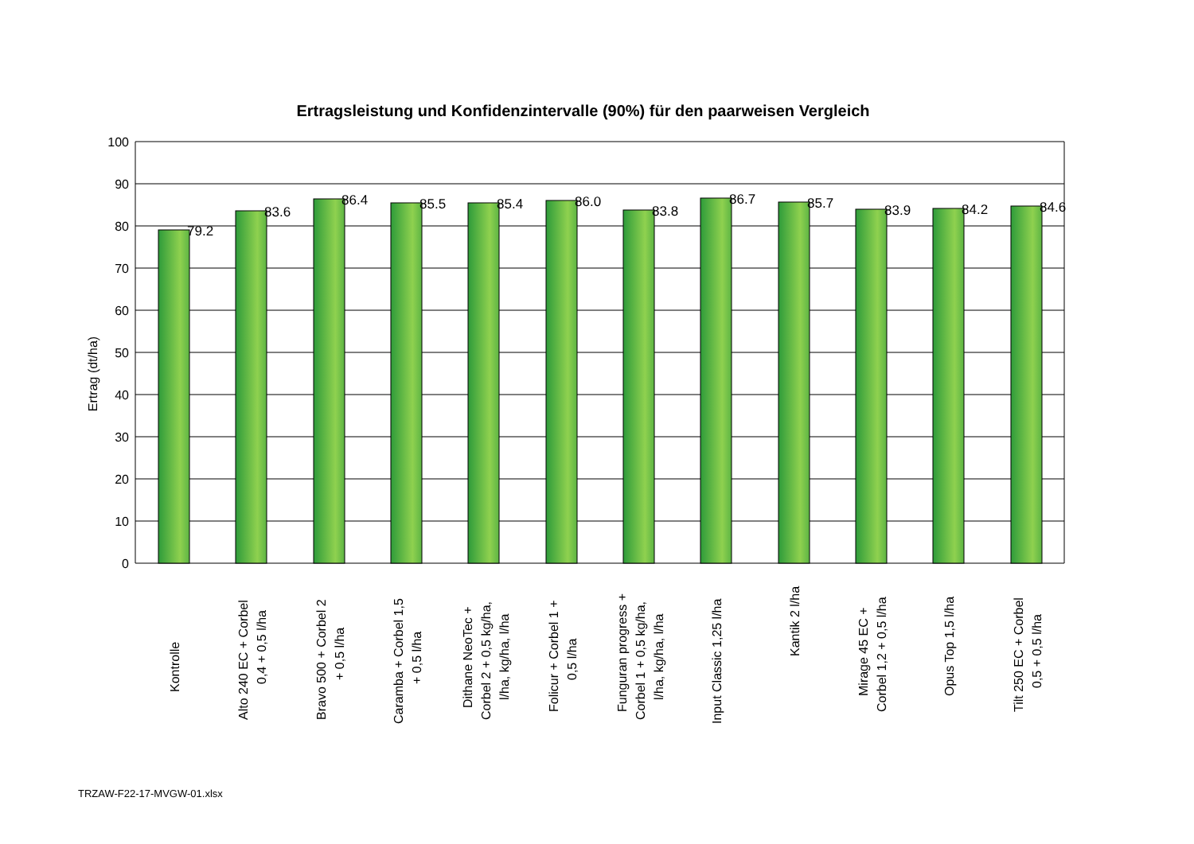Ertragsleistung und Konfidenzintervalle (90%) für den paarweisen Vergleich
100
90
80
70
60
50
40
30
20
10
0
Ertrag (dt/ha)
79.2
83.6
86.4
85.5
85.4
86.0
83.8
86.7
85.7
83.9
84.2
84.6
Kontrolle
Alto 240 EC + Corbel
0,4 + 0,5 l/ha
Bravo 500 + Corbel 2
+ 0,5 l/ha
Caramba + Corbel 1,5
+ 0,5 l/ha
Dithane NeoTec +
Corbel 2 + 0,5 kg/ha,
l/ha, kg/ha, l/ha
Folicur + Corbel 1 +
0,5 l/ha
Funguran progress +
Corbel 1 + 0,5 kg/ha,
l/ha, kg/ha, l/ha
Input Classic 1,25 l/ha
Kantik 2 l/ha
Mirage 45 EC +
Corbel 1,2 + 0,5 l/ha
Opus Top 1,5 l/ha
Tilt 250 EC + Corbel
0,5 + 0,5 l/ha
TRZAW-F22-17-MVGW-01.xlsx